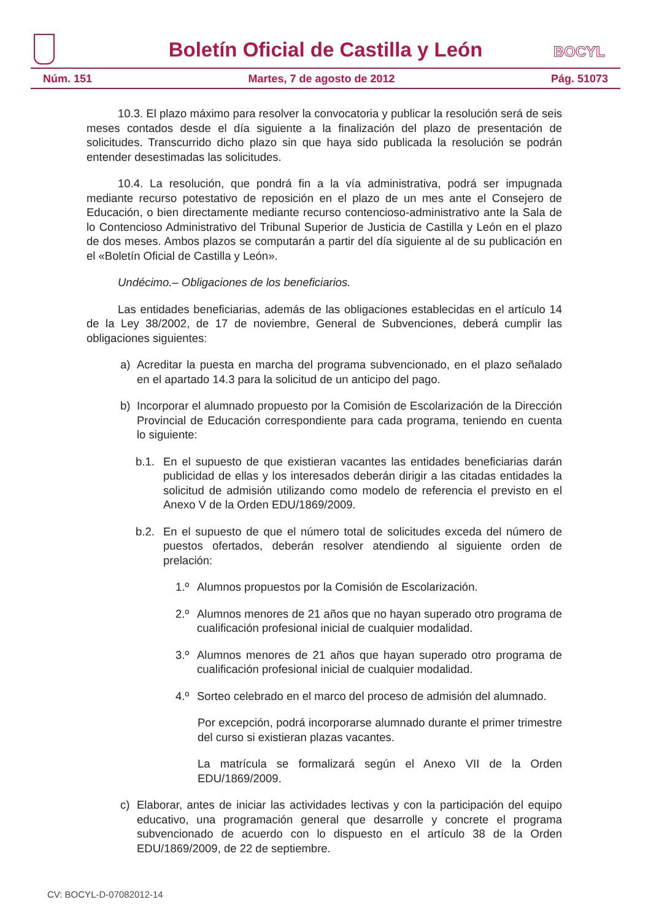Boletín Oficial de Castilla y León
BOCYL
Núm. 151 Martes, 7 de agosto de 2012 Pág. 51073
10.3. El plazo máximo para resolver la convocatoria y publicar la resolución será de seis meses contados desde el día siguiente a la finalización del plazo de presentación de solicitudes. Transcurrido dicho plazo sin que haya sido publicada la resolución se podrán entender desestimadas las solicitudes.
10.4. La resolución, que pondrá fin a la vía administrativa, podrá ser impugnada mediante recurso potestativo de reposición en el plazo de un mes ante el Consejero de Educación, o bien directamente mediante recurso contencioso-administrativo ante la Sala de lo Contencioso Administrativo del Tribunal Superior de Justicia de Castilla y León en el plazo de dos meses. Ambos plazos se computarán a partir del día siguiente al de su publicación en el «Boletín Oficial de Castilla y León».
Undécimo.– Obligaciones de los beneficiarios.
Las entidades beneficiarias, además de las obligaciones establecidas en el artículo 14 de la Ley 38/2002, de 17 de noviembre, General de Subvenciones, deberá cumplir las obligaciones siguientes:
a) Acreditar la puesta en marcha del programa subvencionado, en el plazo señalado en el apartado 14.3 para la solicitud de un anticipo del pago.
b) Incorporar el alumnado propuesto por la Comisión de Escolarización de la Dirección Provincial de Educación correspondiente para cada programa, teniendo en cuenta lo siguiente:
b.1. En el supuesto de que existieran vacantes las entidades beneficiarias darán publicidad de ellas y los interesados deberán dirigir a las citadas entidades la solicitud de admisión utilizando como modelo de referencia el previsto en el Anexo V de la Orden EDU/1869/2009.
b.2. En el supuesto de que el número total de solicitudes exceda del número de puestos ofertados, deberán resolver atendiendo al siguiente orden de prelación:
1.º Alumnos propuestos por la Comisión de Escolarización.
2.º Alumnos menores de 21 años que no hayan superado otro programa de cualificación profesional inicial de cualquier modalidad.
3.º Alumnos menores de 21 años que hayan superado otro programa de cualificación profesional inicial de cualquier modalidad.
4.º Sorteo celebrado en el marco del proceso de admisión del alumnado.
Por excepción, podrá incorporarse alumnado durante el primer trimestre del curso si existieran plazas vacantes.
La matrícula se formalizará según el Anexo VII de la Orden EDU/1869/2009.
c) Elaborar, antes de iniciar las actividades lectivas y con la participación del equipo educativo, una programación general que desarrolle y concrete el programa subvencionado de acuerdo con lo dispuesto en el artículo 38 de la Orden EDU/1869/2009, de 22 de septiembre.
CV: BOCYL-D-07082012-14